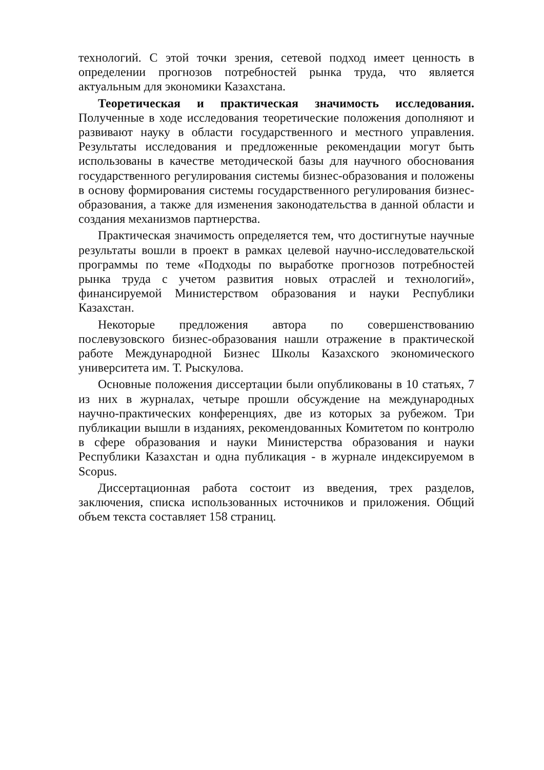технологий. С этой точки зрения, сетевой подход имеет ценность в определении прогнозов потребностей рынка труда, что является актуальным для экономики Казахстана.
Теоретическая и практическая значимость исследования. Полученные в ходе исследования теоретические положения дополняют и развивают науку в области государственного и местного управления. Результаты исследования и предложенные рекомендации могут быть использованы в качестве методической базы для научного обоснования государственного регулирования системы бизнес-образования и положены в основу формирования системы государственного регулирования бизнес-образования, а также для изменения законодательства в данной области и создания механизмов партнерства.
Практическая значимость определяется тем, что достигнутые научные результаты вошли в проект в рамках целевой научно-исследовательской программы по теме «Подходы по выработке прогнозов потребностей рынка труда с учетом развития новых отраслей и технологий», финансируемой Министерством образования и науки Республики Казахстан.
Некоторые предложения автора по совершенствованию послевузовского бизнес-образования нашли отражение в практической работе Международной Бизнес Школы Казахского экономического университета им. Т. Рыскулова.
Основные положения диссертации были опубликованы в 10 статьях, 7 из них в журналах, четыре прошли обсуждение на международных научно-практических конференциях, две из которых за рубежом. Три публикации вышли в изданиях, рекомендованных Комитетом по контролю в сфере образования и науки Министерства образования и науки Республики Казахстан и одна публикация - в журнале индексируемом в Scopus.
Диссертационная работа состоит из введения, трех разделов, заключения, списка использованных источников и приложения. Общий объем текста составляет 158 страниц.